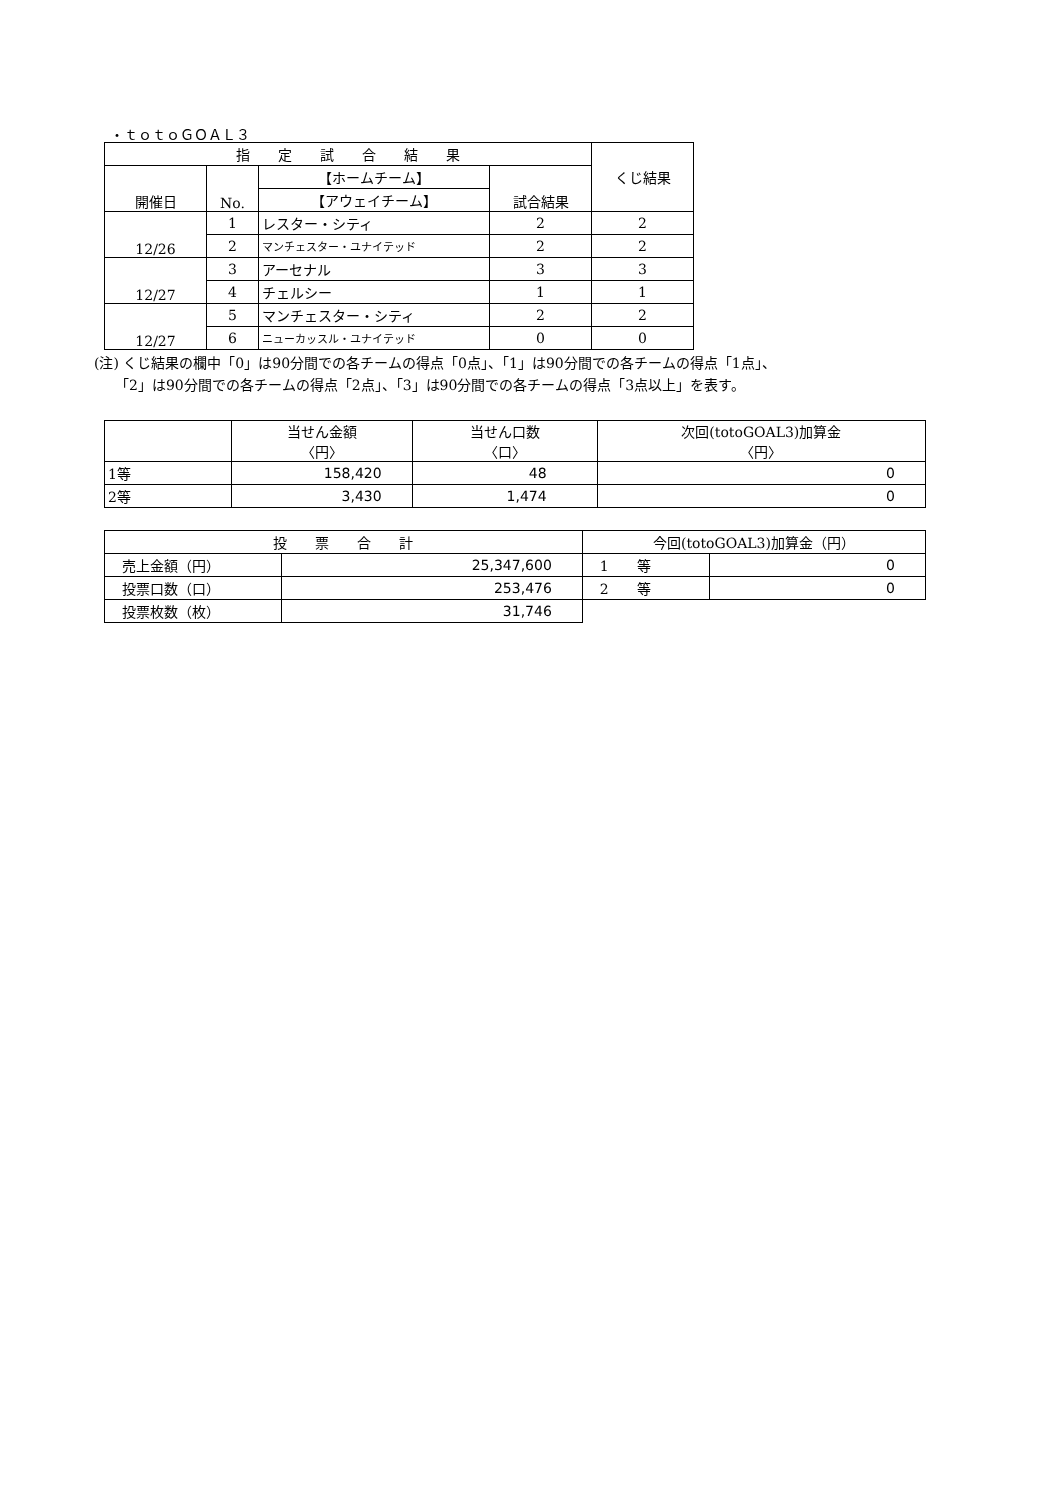・ｔｏｔｏＧＯＡＬ３
| 指 定 試 合 結 果 | | | | くじ結果 |
| --- | --- | --- | --- | --- |
| 開催日 | No. | 【ホームチーム】 | 試合結果 | |
| | | 【アウェイチーム】 | | |
| 12/26 | 1 | レスター・シティ | 2 | 2 |
| | 2 | マンチェスター・ユナイテッド | 2 | 2 |
| 12/27 | 3 | アーセナル | 3 | 3 |
| | 4 | チェルシー | 1 | 1 |
| 12/27 | 5 | マンチェスター・シティ | 2 | 2 |
| | 6 | ニューカッスル・ユナイテッド | 0 | 0 |
(注) くじ結果の欄中「0」は90分間での各チームの得点「0点」、「1」は90分間での各チームの得点「1点」、
　　「2」は90分間での各チームの得点「2点」、「3」は90分間での各チームの得点「3点以上」を表す。
| | 当せん金額 〈円〉 | 当せん口数 〈口〉 | 次回(totoGOAL3)加算金 〈円〉 |
| --- | --- | --- | --- |
| 1等 | 158,420 | 48 | 0 |
| 2等 | 3,430 | 1,474 | 0 |
| 投 票 合 計 | | 今回(totoGOAL3)加算金（円） | |
| --- | --- | --- | --- |
| 売上金額（円） | 25,347,600 | 1 等 | 0 |
| 投票口数（口） | 253,476 | 2 等 | 0 |
| 投票枚数（枚） | 31,746 | | |